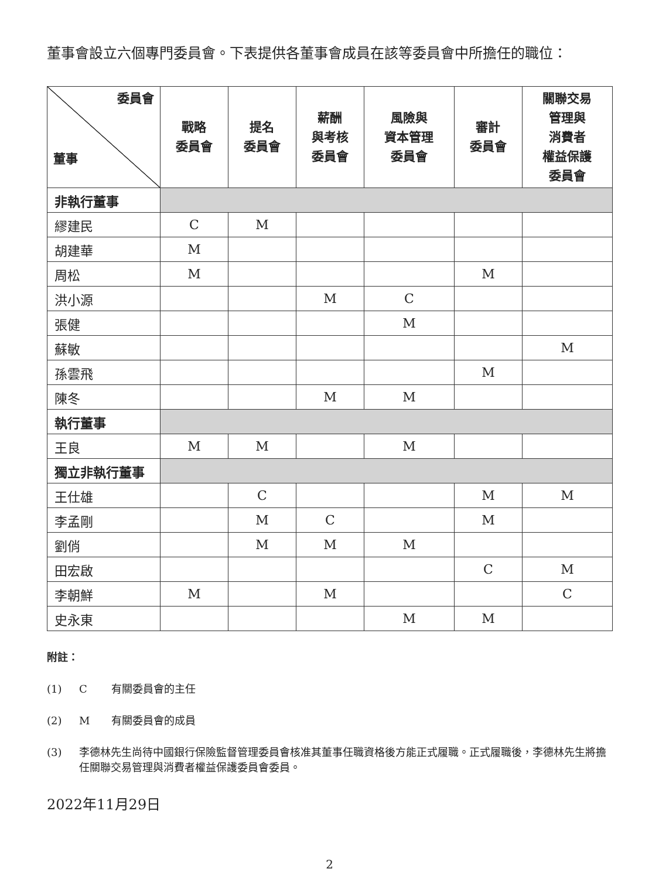董事會設立六個專門委員會。下表提供各董事會成員在該等委員會中所擔任的職位：
| 委員會 董事 | 戰略 委員會 | 提名 委員會 | 薪酬 與考核 委員會 | 風險與 資本管理 委員會 | 審計 委員會 | 關聯交易 管理與 消費者 權益保護 委員會 |
| --- | --- | --- | --- | --- | --- | --- |
| 非執行董事 | | | | | | |
| 繆建民 | C | M | | | | |
| 胡建華 | M | | | | | |
| 周松 | M | | | | M | |
| 洪小源 | | | M | C | | |
| 張健 | | | | M | | |
| 蘇敏 | | | | | | M |
| 孫雲飛 | | | | | M | |
| 陳冬 | | | M | M | | |
| 執行董事 | | | | | | |
| 王良 | M | M | | M | | |
| 獨立非執行董事 | | | | | | |
| 王仕雄 | | C | | | M | M |
| 李孟剛 | | M | C | | M | |
| 劉俏 | | M | M | M | | |
| 田宏啟 | | | | | C | M |
| 李朝鮮 | M | | M | | | C |
| 史永東 | | | | M | M | |
附註：
(1) C 有關委員會的主任
(2) M 有關委員會的成員
(3) 李德林先生尚待中國銀行保險監督管理委員會核准其董事任職資格後方能正式履職。正式履職後，李德林先生將擔任關聯交易管理與消費者權益保護委員會委員。
2022年11月29日
2